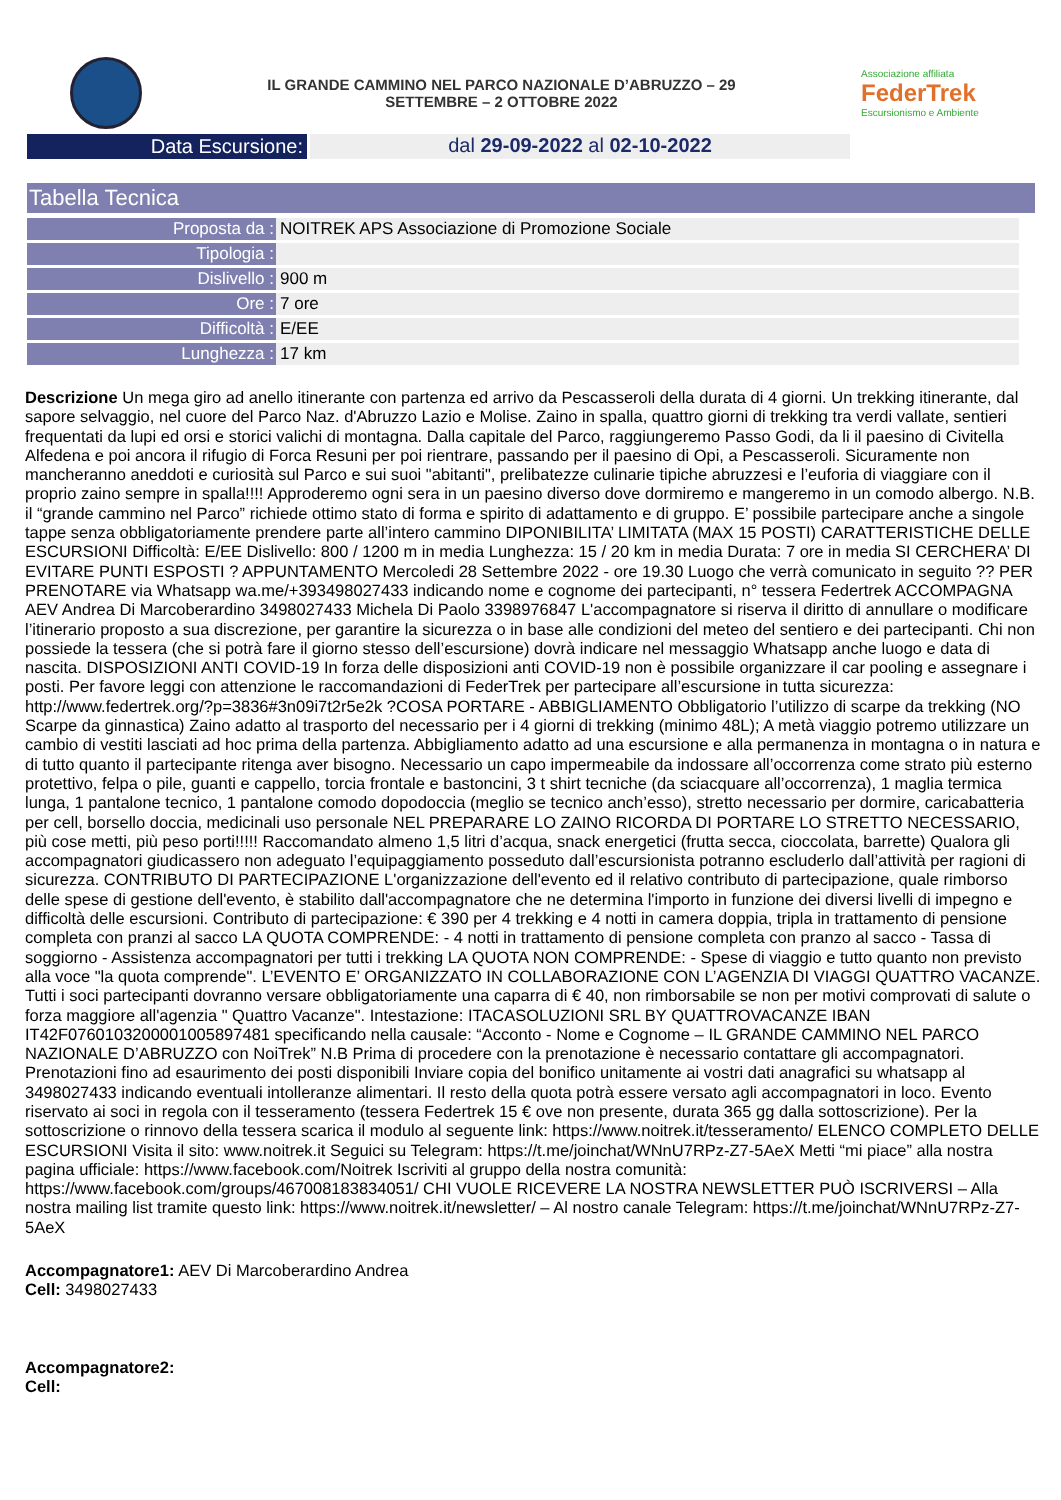IL GRANDE CAMMINO NEL PARCO NAZIONALE D’ABRUZZO – 29
SETTEMBRE – 2 OTTOBRE 2022
Associazione affiliata
FederTrek
Escursionismo e Ambiente
Data Escursione: dal 29-09-2022 al 02-10-2022
Tabella Tecnica
| Proposta da : | NOITREK APS Associazione di Promozione Sociale |
| Tipologia : | |
| Dislivello : | 900 m |
| Ore : | 7 ore |
| Difficoltà : | E/EE |
| Lunghezza : | 17 km |
Descrizione Un mega giro ad anello itinerante con partenza ed arrivo da Pescasseroli della durata di 4 giorni. Un trekking itinerante, dal sapore selvaggio, nel cuore del Parco Naz. d'Abruzzo Lazio e Molise. Zaino in spalla, quattro giorni di trekking tra verdi vallate, sentieri frequentati da lupi ed orsi e storici valichi di montagna. Dalla capitale del Parco, raggiungeremo Passo Godi, da li il paesino di Civitella Alfedena e poi ancora il rifugio di Forca Resuni per poi rientrare, passando per il paesino di Opi, a Pescasseroli. Sicuramente non mancheranno aneddoti e curiosità sul Parco e sui suoi "abitanti", prelibatezze culinarie tipiche abruzzesi e l’euforia di viaggiare con il proprio zaino sempre in spalla!!!! Approderemo ogni sera in un paesino diverso dove dormiremo e mangeremo in un comodo albergo. N.B. il “grande cammino nel Parco” richiede ottimo stato di forma e spirito di adattamento e di gruppo. E’ possibile partecipare anche a singole tappe senza obbligatoriamente prendere parte all’intero cammino DIPONIBILITA’ LIMITATA (MAX 15 POSTI) CARATTERISTICHE DELLE ESCURSIONI Difficoltà: E/EE Dislivello: 800 / 1200 m in media Lunghezza: 15 / 20 km in media Durata: 7 ore in media SI CERCHERA’ DI EVITARE PUNTI ESPOSTI ? APPUNTAMENTO Mercoledi 28 Settembre 2022 - ore 19.30 Luogo che verrà comunicato in seguito ?? PER PRENOTARE via Whatsapp wa.me/+393498027433 indicando nome e cognome dei partecipanti, n° tessera Federtrek ACCOMPAGNA AEV Andrea Di Marcoberardino 3498027433 Michela Di Paolo 3398976847 L'accompagnatore si riserva il diritto di annullare o modificare l’itinerario proposto a sua discrezione, per garantire la sicurezza o in base alle condizioni del meteo del sentiero e dei partecipanti. Chi non possiede la tessera (che si potrà fare il giorno stesso dell’escursione) dovrà indicare nel messaggio Whatsapp anche luogo e data di nascita. DISPOSIZIONI ANTI COVID-19 In forza delle disposizioni anti COVID-19 non è possibile organizzare il car pooling e assegnare i posti. Per favore leggi con attenzione le raccomandazioni di FederTrek per partecipare all’escursione in tutta sicurezza: http://www.federtrek.org/?p=3836#3n09i7t2r5e2k ?COSA PORTARE - ABBIGLIAMENTO Obbligatorio l’utilizzo di scarpe da trekking (NO Scarpe da ginnastica) Zaino adatto al trasporto del necessario per i 4 giorni di trekking (minimo 48L); A metà viaggio potremo utilizzare un cambio di vestiti lasciati ad hoc prima della partenza. Abbigliamento adatto ad una escursione e alla permanenza in montagna o in natura e di tutto quanto il partecipante ritenga aver bisogno. Necessario un capo impermeabile da indossare all’occorrenza come strato più esterno protettivo, felpa o pile, guanti e cappello, torcia frontale e bastoncini, 3 t shirt tecniche (da sciacquare all’occorrenza), 1 maglia termica lunga, 1 pantalone tecnico, 1 pantalone comodo dopodoccia (meglio se tecnico anch’esso), stretto necessario per dormire, caricabatteria per cell, borsello doccia, medicinali uso personale NEL PREPARARE LO ZAINO RICORDA DI PORTARE LO STRETTO NECESSARIO, più cose metti, più peso porti!!!!! Raccomandato almeno 1,5 litri d’acqua, snack energetici (frutta secca, cioccolata, barrette) Qualora gli accompagnatori giudicassero non adeguato l’equipaggiamento posseduto dall’escursionista potranno escluderlo dall’attività per ragioni di sicurezza. CONTRIBUTO DI PARTECIPAZIONE L'organizzazione dell'evento ed il relativo contributo di partecipazione, quale rimborso delle spese di gestione dell'evento, è stabilito dall'accompagnatore che ne determina l'importo in funzione dei diversi livelli di impegno e difficoltà delle escursioni. Contributo di partecipazione: € 390 per 4 trekking e 4 notti in camera doppia, tripla in trattamento di pensione completa con pranzi al sacco LA QUOTA COMPRENDE: - 4 notti in trattamento di pensione completa con pranzo al sacco - Tassa di soggiorno - Assistenza accompagnatori per tutti i trekking LA QUOTA NON COMPRENDE: - Spese di viaggio e tutto quanto non previsto alla voce "la quota comprende". L’EVENTO E’ ORGANIZZATO IN COLLABORAZIONE CON L’AGENZIA DI VIAGGI QUATTRO VACANZE. Tutti i soci partecipanti dovranno versare obbligatoriamente una caparra di € 40, non rimborsabile se non per motivi comprovati di salute o forza maggiore all'agenzia " Quattro Vacanze". Intestazione: ITACASOLUZIONI SRL BY QUATTROVACANZE IBAN IT42F0760103200001005897481 specificando nella causale: “Acconto - Nome e Cognome – IL GRANDE CAMMINO NEL PARCO NAZIONALE D’ABRUZZO con NoiTrek” N.B Prima di procedere con la prenotazione è necessario contattare gli accompagnatori. Prenotazioni fino ad esaurimento dei posti disponibili Inviare copia del bonifico unitamente ai vostri dati anagrafici su whatsapp al 3498027433 indicando eventuali intolleranze alimentari. Il resto della quota potrà essere versato agli accompagnatori in loco. Evento riservato ai soci in regola con il tesseramento (tessera Federtrek 15 € ove non presente, durata 365 gg dalla sottoscrizione). Per la sottoscrizione o rinnovo della tessera scarica il modulo al seguente link: https://www.noitrek.it/tesseramento/ ELENCO COMPLETO DELLE ESCURSIONI Visita il sito: www.noitrek.it Seguici su Telegram: https://t.me/joinchat/WNnU7RPz-Z7-5AeX Metti “mi piace” alla nostra pagina ufficiale: https://www.facebook.com/Noitrek Iscriviti al gruppo della nostra comunità: https://www.facebook.com/groups/467008183834051/ CHI VUOLE RICEVERE LA NOSTRA NEWSLETTER PUÒ ISCRIVERSI – Alla nostra mailing list tramite questo link: https://www.noitrek.it/newsletter/ – Al nostro canale Telegram: https://t.me/joinchat/WNnU7RPz-Z7-5AeX
Accompagnatore1: AEV Di Marcoberardino Andrea
Cell: 3498027433
Accompagnatore2:
Cell: